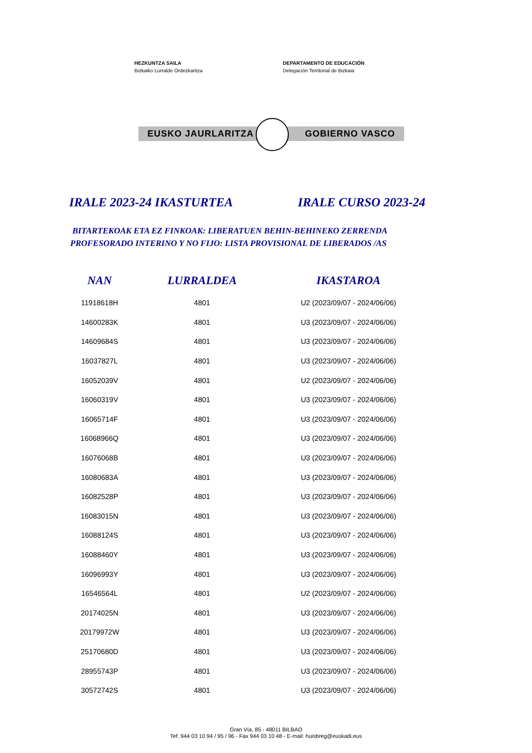HEZKUNTZA SAILA
Bizkaiko Lurralde Ordezkaritza
DEPARTAMENTO DE EDUCACIÓN
Delegación Territorial de Bizkaia
EUSKO JAURLARITZA GOBIERNO VASCO
IRALE 2023-24 IKASTURTEA IRALE CURSO 2023-24
BITARTEKOAK ETA EZ FINKOAK: LIBERATUEN BEHIN-BEHINEKO ZERRENDA
PROFESORADO INTERINO Y NO FIJO: LISTA PROVISIONAL DE LIBERADOS /AS
| NAN | LURRALDEA | IKASTAROA |
| --- | --- | --- |
| 11918618H | 4801 | U2 (2023/09/07 - 2024/06/06) |
| 14600283K | 4801 | U3 (2023/09/07 - 2024/06/06) |
| 14609684S | 4801 | U3 (2023/09/07 - 2024/06/06) |
| 16037827L | 4801 | U3 (2023/09/07 - 2024/06/06) |
| 16052039V | 4801 | U2 (2023/09/07 - 2024/06/06) |
| 16060319V | 4801 | U3 (2023/09/07 - 2024/06/06) |
| 16065714F | 4801 | U3 (2023/09/07 - 2024/06/06) |
| 16068966Q | 4801 | U3 (2023/09/07 - 2024/06/06) |
| 16076068B | 4801 | U3 (2023/09/07 - 2024/06/06) |
| 16080683A | 4801 | U3 (2023/09/07 - 2024/06/06) |
| 16082528P | 4801 | U3 (2023/09/07 - 2024/06/06) |
| 16083015N | 4801 | U3 (2023/09/07 - 2024/06/06) |
| 16088124S | 4801 | U3 (2023/09/07 - 2024/06/06) |
| 16088460Y | 4801 | U3 (2023/09/07 - 2024/06/06) |
| 16096993Y | 4801 | U3 (2023/09/07 - 2024/06/06) |
| 16546564L | 4801 | U2 (2023/09/07 - 2024/06/06) |
| 20174025N | 4801 | U3 (2023/09/07 - 2024/06/06) |
| 20179972W | 4801 | U3 (2023/09/07 - 2024/06/06) |
| 25170680D | 4801 | U3 (2023/09/07 - 2024/06/06) |
| 28955743P | 4801 | U3 (2023/09/07 - 2024/06/06) |
| 30572742S | 4801 | U3 (2023/09/07 - 2024/06/06) |
Gran Vía, 85 - 48011 BILBAO
Tef. 944 03 10 94 / 95 / 96 - Fax 944 03 10 48 - E-mail: huisbreg@euskadi.eus